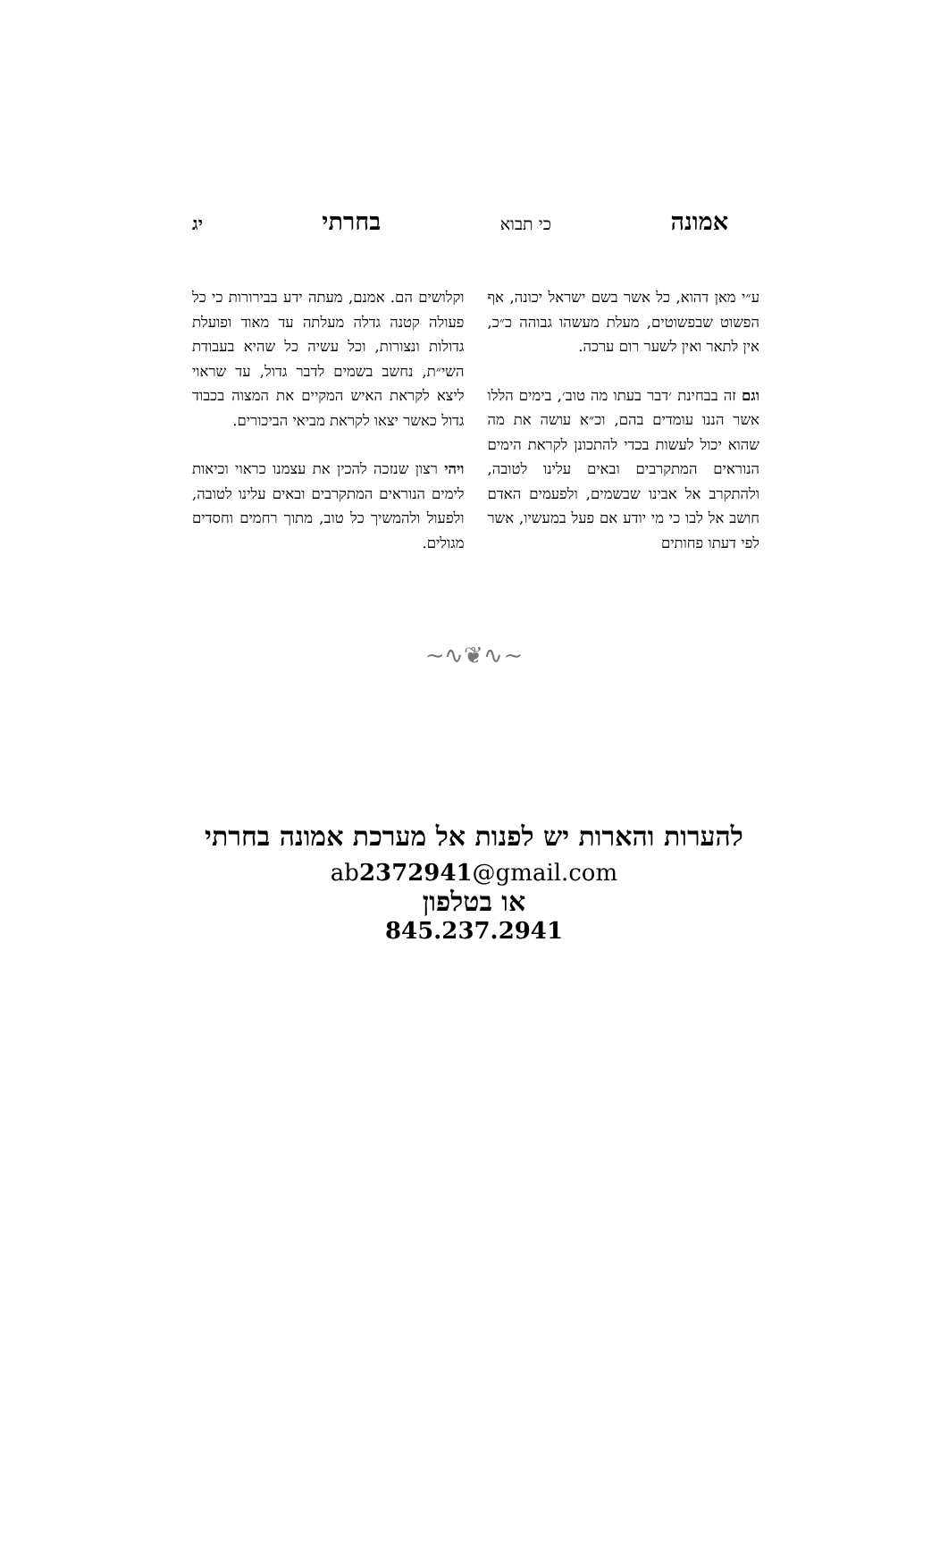אמונה כי תבוא בחרתי יג
ע״י מאן דהוא, כל אשר בשם ישראל יכונה, אף הפשוט שבפשוטים, מעלת מעשהו גבוהה כ״כ, אין לתאר ואין לשער רום ערכה.
וגם זה בבחינת ׳דבר בעתו מה טוב׳, בימים הללו אשר הננו עומדים בהם, וכ״א עושה את מה שהוא יכול לעשות בכדי להתכונן לקראת הימים הנוראים המתקרבים ובאים עלינו לטובה, ולהתקרב אל אבינו שבשמים, ולפעמים האדם חושב אל לבו כי מי יודע אם פעל במעשיו, אשר לפי דעתו פחותים
וקלושים הם. אמנם, מעתה ידע בבירורות כי כל פעולה קטנה גדלה מעלתה עד מאוד ופועלת גדולות ונצורות, וכל עשיה כל שהיא בעבודת השי״ת, נחשב בשמים לדבר גדול, עד שראוי ליצא לקראת האיש המקיים את המצוה בכבוד גדול כאשר יצאו לקראת מביאי הביכורים.
ויהי רצון שנזכה להכין את עצמנו כראוי וכיאות לימים הנוראים המתקרבים ובאים עלינו לטובה, ולפעול ולהמשיך כל טוב, מתוך רחמים וחסדים מגולים.
~∿❦∿~
להערות והארות יש לפנות אל מערכת אמונה בחרתי
ab2372941@gmail.com
או בטלפון
845.237.2941